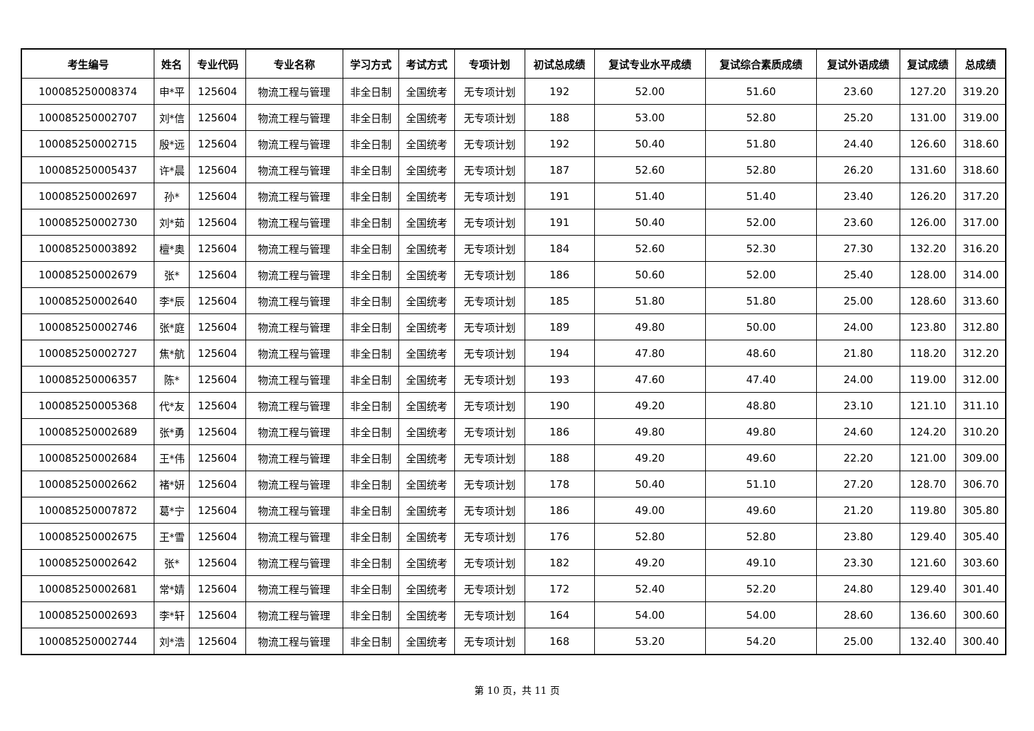| 考生编号 | 姓名 | 专业代码 | 专业名称 | 学习方式 | 考试方式 | 专项计划 | 初试总成绩 | 复试专业水平成绩 | 复试综合素质成绩 | 复试外语成绩 | 复试成绩 | 总成绩 |
| --- | --- | --- | --- | --- | --- | --- | --- | --- | --- | --- | --- | --- |
| 100085250008374 | 申*平 | 125604 | 物流工程与管理 | 非全日制 | 全国统考 | 无专项计划 | 192 | 52.00 | 51.60 | 23.60 | 127.20 | 319.20 |
| 100085250002707 | 刘*信 | 125604 | 物流工程与管理 | 非全日制 | 全国统考 | 无专项计划 | 188 | 53.00 | 52.80 | 25.20 | 131.00 | 319.00 |
| 100085250002715 | 殷*远 | 125604 | 物流工程与管理 | 非全日制 | 全国统考 | 无专项计划 | 192 | 50.40 | 51.80 | 24.40 | 126.60 | 318.60 |
| 100085250005437 | 许*晨 | 125604 | 物流工程与管理 | 非全日制 | 全国统考 | 无专项计划 | 187 | 52.60 | 52.80 | 26.20 | 131.60 | 318.60 |
| 100085250002697 | 孙* | 125604 | 物流工程与管理 | 非全日制 | 全国统考 | 无专项计划 | 191 | 51.40 | 51.40 | 23.40 | 126.20 | 317.20 |
| 100085250002730 | 刘*茹 | 125604 | 物流工程与管理 | 非全日制 | 全国统考 | 无专项计划 | 191 | 50.40 | 52.00 | 23.60 | 126.00 | 317.00 |
| 100085250003892 | 檀*奥 | 125604 | 物流工程与管理 | 非全日制 | 全国统考 | 无专项计划 | 184 | 52.60 | 52.30 | 27.30 | 132.20 | 316.20 |
| 100085250002679 | 张* | 125604 | 物流工程与管理 | 非全日制 | 全国统考 | 无专项计划 | 186 | 50.60 | 52.00 | 25.40 | 128.00 | 314.00 |
| 100085250002640 | 李*辰 | 125604 | 物流工程与管理 | 非全日制 | 全国统考 | 无专项计划 | 185 | 51.80 | 51.80 | 25.00 | 128.60 | 313.60 |
| 100085250002746 | 张*庭 | 125604 | 物流工程与管理 | 非全日制 | 全国统考 | 无专项计划 | 189 | 49.80 | 50.00 | 24.00 | 123.80 | 312.80 |
| 100085250002727 | 焦*航 | 125604 | 物流工程与管理 | 非全日制 | 全国统考 | 无专项计划 | 194 | 47.80 | 48.60 | 21.80 | 118.20 | 312.20 |
| 100085250006357 | 陈* | 125604 | 物流工程与管理 | 非全日制 | 全国统考 | 无专项计划 | 193 | 47.60 | 47.40 | 24.00 | 119.00 | 312.00 |
| 100085250005368 | 代*友 | 125604 | 物流工程与管理 | 非全日制 | 全国统考 | 无专项计划 | 190 | 49.20 | 48.80 | 23.10 | 121.10 | 311.10 |
| 100085250002689 | 张*勇 | 125604 | 物流工程与管理 | 非全日制 | 全国统考 | 无专项计划 | 186 | 49.80 | 49.80 | 24.60 | 124.20 | 310.20 |
| 100085250002684 | 王*伟 | 125604 | 物流工程与管理 | 非全日制 | 全国统考 | 无专项计划 | 188 | 49.20 | 49.60 | 22.20 | 121.00 | 309.00 |
| 100085250002662 | 褚*妍 | 125604 | 物流工程与管理 | 非全日制 | 全国统考 | 无专项计划 | 178 | 50.40 | 51.10 | 27.20 | 128.70 | 306.70 |
| 100085250007872 | 葛*宁 | 125604 | 物流工程与管理 | 非全日制 | 全国统考 | 无专项计划 | 186 | 49.00 | 49.60 | 21.20 | 119.80 | 305.80 |
| 100085250002675 | 王*雪 | 125604 | 物流工程与管理 | 非全日制 | 全国统考 | 无专项计划 | 176 | 52.80 | 52.80 | 23.80 | 129.40 | 305.40 |
| 100085250002642 | 张* | 125604 | 物流工程与管理 | 非全日制 | 全国统考 | 无专项计划 | 182 | 49.20 | 49.10 | 23.30 | 121.60 | 303.60 |
| 100085250002681 | 常*婧 | 125604 | 物流工程与管理 | 非全日制 | 全国统考 | 无专项计划 | 172 | 52.40 | 52.20 | 24.80 | 129.40 | 301.40 |
| 100085250002693 | 李*轩 | 125604 | 物流工程与管理 | 非全日制 | 全国统考 | 无专项计划 | 164 | 54.00 | 54.00 | 28.60 | 136.60 | 300.60 |
| 100085250002744 | 刘*浩 | 125604 | 物流工程与管理 | 非全日制 | 全国统考 | 无专项计划 | 168 | 53.20 | 54.20 | 25.00 | 132.40 | 300.40 |
第 10 页，共 11 页